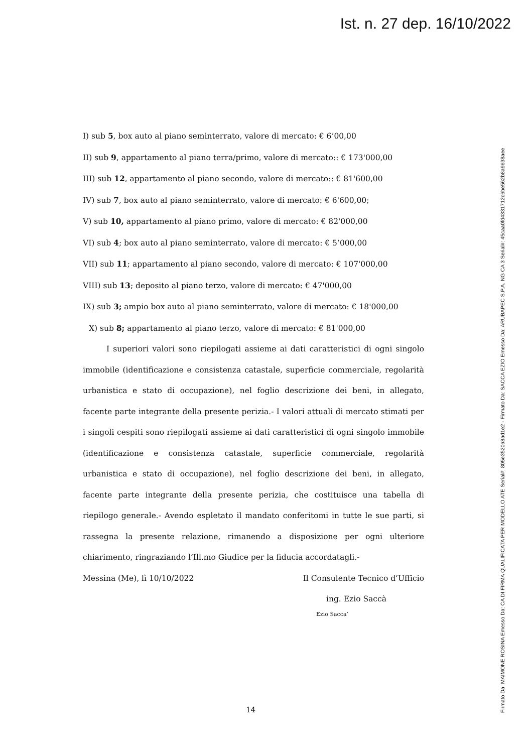Ist. n. 27 dep. 16/10/2022
Firmato Da: MAIMONE ROSINA Emesso Da: CA DI FIRMA QUALIFICATA PER MODELLO ATE Serial#: 805e3520a8ad1e2 - Firmato Da: SACCA EZIO Emesso Da: ARUBAPEC S.P.A. NG CA 3 Serial#: 45caa0fd4331712c6be562b8a9638aee
I) sub 5, box auto al piano seminterrato, valore di mercato: € 6’00,00
II) sub 9, appartamento al piano terra/primo, valore di mercato:: € 173'000,00
III) sub 12, appartamento al piano secondo, valore di mercato:: € 81'600,00
IV) sub 7, box auto al piano seminterrato, valore di mercato: € 6'600,00;
V) sub 10, appartamento al piano primo, valore di mercato: € 82'000,00
VI) sub 4; box auto al piano seminterrato, valore di mercato: € 5’000,00
VII) sub 11; appartamento al piano secondo, valore di mercato: € 107'000,00
VIII) sub 13; deposito al piano terzo, valore di mercato: € 47'000,00
IX) sub 3; ampio box auto al piano seminterrato, valore di mercato: € 18'000,00
X) sub 8; appartamento al piano terzo, valore di mercato: € 81'000,00
I superiori valori sono riepilogati assieme ai dati caratteristici di ogni singolo immobile (identificazione e consistenza catastale, superficie commerciale, regolarità urbanistica e stato di occupazione), nel foglio descrizione dei beni, in allegato, facente parte integrante della presente perizia.- I valori attuali di mercato stimati per i singoli cespiti sono riepilogati assieme ai dati caratteristici di ogni singolo immobile (identificazione e consistenza catastale, superficie commerciale, regolarità urbanistica e stato di occupazione), nel foglio descrizione dei beni, in allegato, facente parte integrante della presente perizia, che costituisce una tabella di riepilogo generale.- Avendo espletato il mandato conferitomi in tutte le sue parti, si rassegna la presente relazione, rimanendo a disposizione per ogni ulteriore chiarimento, ringraziando l’Ill.mo Giudice per la fiducia accordatagli.-
Messina (Me), lì 10/10/2022 Il Consulente Tecnico d’Ufficio
ing. Ezio Saccà
Ezio Sacca’
14